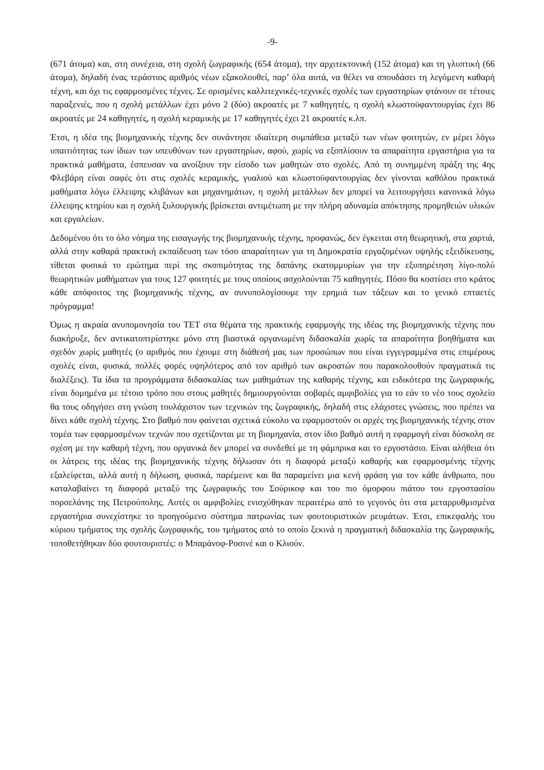-9-
(671 άτομα) και, στη συνέχεια, στη σχολή ζωγραφικής (654 άτομα), την αρχιτεκτονική (152 άτομα) και τη γλυπτική (66 άτομα), δηλαδή ένας τεράστιος αριθμός νέων εξακολουθεί, παρ’ όλα αυτά, να θέλει να σπουδάσει τη λεγόμενη καθαρή τέχνη, και όχι τις εφαρμοσμένες τέχνες. Σε ορισμένες καλλιτεχνικές-τεχνικές σχολές των εργαστηρίων φτάνουν σε τέτοιες παραξενιές, που η σχολή μετάλλων έχει μόνο 2 (δύο) ακροατές με 7 καθηγητές, η σχολή κλωστοϋφαντουργίας έχει 86 ακροατές με 24 καθηγητές, η σχολή κεραμικής με 17 καθηγητές έχει 21 ακροατές κ.λπ.
Έτσι, η ιδέα της βιομηχανικής τέχνης δεν συνάντησε ιδιαίτερη συμπάθεια μεταξύ των νέων φοιτητών, εν μέρει λόγω υπαιτιότητας των ίδιων των υπευθύνων των εργαστηρίων, αφού, χωρίς να εξοπλίσουν τα απαραίτητα εργαστήρια για τα πρακτικά μαθήματα, έσπευσαν να ανοίξουν την είσοδο των μαθητών στο σχολές. Από τη συνημμένη πράξη της 4ης Φλεβάρη είναι σαφές ότι στις σχολές κεραμικής, γυαλιού και κλωστοϋφαντουργίας δεν γίνονται καθόλου πρακτικά μαθήματα λόγω έλλειψης κλιβάνων και μηχανημάτων, η σχολή μετάλλων δεν μπορεί να λειτουργήσει κανονικά λόγω έλλειψης κτηρίου και η σχολή ξυλουργικής βρίσκεται αντιμέτωπη με την πλήρη αδυναμία απόκτησης προμηθειών υλικών και εργαλείων.
Δεδομένου ότι το όλο νόημα της εισαγωγής της βιομηχανικής τέχνης, προφανώς, δεν έγκειται στη θεωρητική, στα χαρτιά, αλλά στην καθαρά πρακτική εκπαίδευση των τόσο απαραίτητων για τη Δημοκρατία εργαζομένων υψηλής εξειδίκευσης, τίθεται φυσικά το ερώτημα περί της σκοπιμότητας της δαπάνης εκατομμυρίων για την εξυπηρέτηση λίγο-πολύ θεωρητικών μαθήματων για τους 127 φοιτητές με τους οποίους ασχολούνται 75 καθηγητές. Πόσο θα κοστίσει στο κράτος κάθε απόφοιτος της βιομηχανικής τέχνης, αν συνυπολογίσουμε την ερημιά των τάξεων και το γενικό επταετές πρόγραμμα!
Όμως η ακραία ανυπομονησία του ΤΕΤ στα θέματα της πρακτικής εφαρμογής της ιδέας της βιομηχανικής τέχνης που διακήρυξε, δεν αντικατοπτρίστηκε μόνο στη βιαστικά οργανωμένη διδασκαλία χωρίς τα απαραίτητα βοηθήματα και σχεδόν χωρίς μαθητές (ο αριθμός που έχουμε στη διάθεσή μας των προσώπων που είναι εγγεγραμμένα στις επιμέρους σχολές είναι, φυσικά, πολλές φορές υψηλότερος από τον αριθμό των ακροατών που παρακολουθούν πραγματικά τις διαλέξεις). Τα ίδια τα προγράμματα διδασκαλίας των μαθημάτων της καθαρής τέχνης, και ειδικότερα της ζωγραφικής, είναι δομημένα με τέτοιο τρόπο που στους μαθητές δημιουργούνται σοβαρές αμφιβολίες για το εάν το νέο τους σχολείο θα τους οδηγήσει στη γνώση τουλάχιστον των τεχνικών της ζωγραφικής, δηλαδή στις ελάχιστες γνώσεις, που πρέπει να δίνει κάθε σχολή τέχνης. Στο βαθμό που φαίνεται σχετικά εύκολο να εφαρμοστούν οι αρχές της βιομηχανικής τέχνης στον τομέα των εφαρμοσμένων τεχνών που σχετίζονται με τη βιομηχανία, στον ίδιο βαθμό αυτή η εφαρμογή είναι δύσκολη σε σχέση με την καθαρή τέχνη, που οργανικά δεν μπορεί να συνδεθεί με τη φάμπρικα και το εργοστάσιο. Είναι αλήθεια ότι οι λάτρεις της ιδέας της βιομηχανικής τέχνης δήλωσαν ότι η διαφορά μεταξύ καθαρής και εφαρμοσμένης τέχνης εξαλείφεται, αλλά αυτή η δήλωση, φυσικά, παρέμεινε και θα παραμείνει μια κενή φράση για τον κάθε άνθρωπο, που καταλαβαίνει τη διαφορά μεταξύ της ζωγραφικής του Σούρικοφ και του πιο όμορφου πιάτου του εργοστασίου πορσελάνης της Πετρούπολης. Αυτές οι αμφιβολίες ενισχύθηκαν περαιτέρω από το γεγονός ότι στα μεταρρυθμισμένα εργαστήρια συνεχίστηκε το προηγούμενο σύστημα πατρωνίας των φουτουριστικών ρευμάτων. Έτσι, επικεφαλής του κύριου τμήματος της σχολής ζωγραφικής, του τμήματος από το οποίο ξεκινά η πραγματική διδασκαλία της ζωγραφικής, τοποθετήθηκαν δύο φουτουριστές: ο Μπαράνοφ-Ροσινέ και ο Κλιούν.